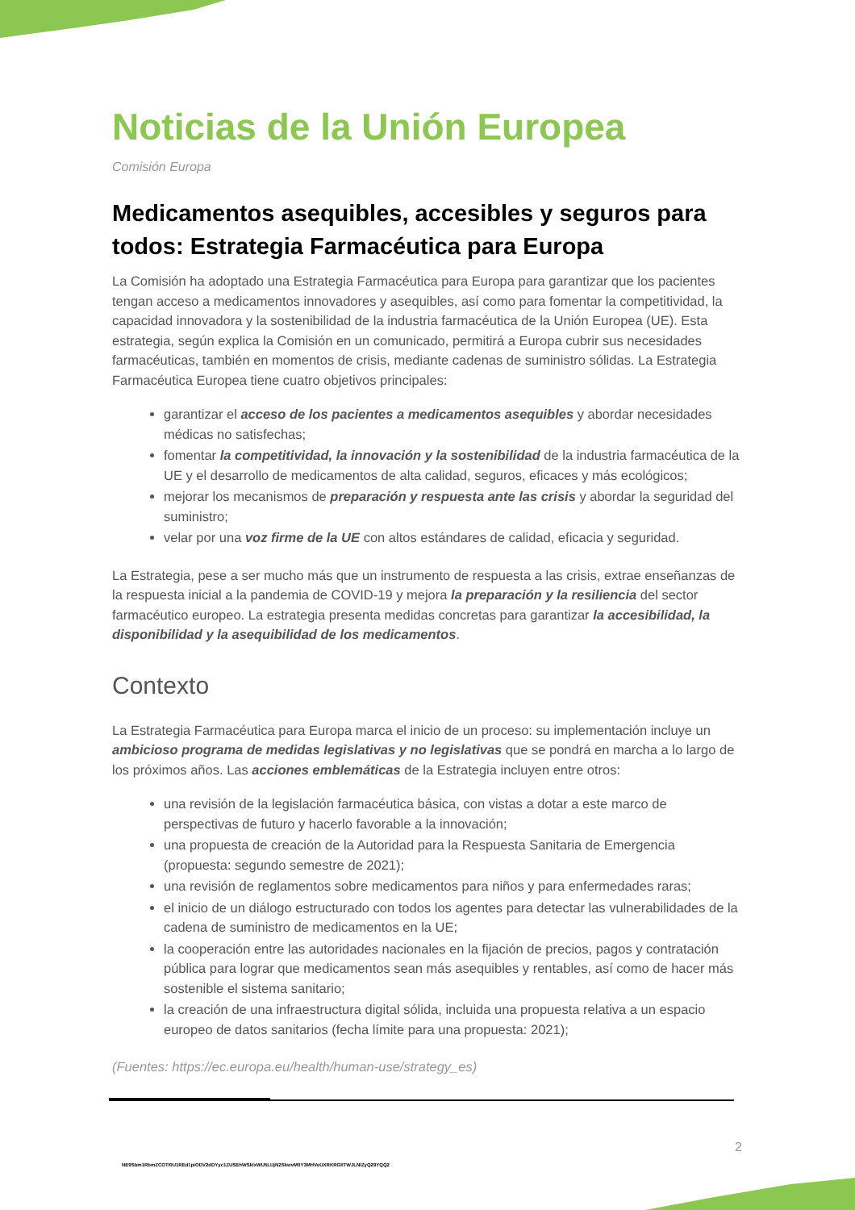Noticias de la Unión Europea
Comisión Europa
Medicamentos asequibles, accesibles y seguros para todos: Estrategia Farmacéutica para Europa
La Comisión ha adoptado una Estrategia Farmacéutica para Europa para garantizar que los pacientes tengan acceso a medicamentos innovadores y asequibles, así como para fomentar la competitividad, la capacidad innovadora y la sostenibilidad de la industria farmacéutica de la Unión Europea (UE). Esta estrategia, según explica la Comisión en un comunicado, permitirá a Europa cubrir sus necesidades farmacéuticas, también en momentos de crisis, mediante cadenas de suministro sólidas. La Estrategia Farmacéutica Europea tiene cuatro objetivos principales:
garantizar el acceso de los pacientes a medicamentos asequibles y abordar necesidades médicas no satisfechas;
fomentar la competitividad, la innovación y la sostenibilidad de la industria farmacéutica de la UE y el desarrollo de medicamentos de alta calidad, seguros, eficaces y más ecológicos;
mejorar los mecanismos de preparación y respuesta ante las crisis y abordar la seguridad del suministro;
velar por una voz firme de la UE con altos estándares de calidad, eficacia y seguridad.
La Estrategia, pese a ser mucho más que un instrumento de respuesta a las crisis, extrae enseñanzas de la respuesta inicial a la pandemia de COVID-19 y mejora la preparación y la resiliencia del sector farmacéutico europeo. La estrategia presenta medidas concretas para garantizar la accesibilidad, la disponibilidad y la asequibilidad de los medicamentos.
Contexto
La Estrategia Farmacéutica para Europa marca el inicio de un proceso: su implementación incluye un ambicioso programa de medidas legislativas y no legislativas que se pondrá en marcha a lo largo de los próximos años. Las acciones emblemáticas de la Estrategia incluyen entre otros:
una revisión de la legislación farmacéutica básica, con vistas a dotar a este marco de perspectivas de futuro y hacerlo favorable a la innovación;
una propuesta de creación de la Autoridad para la Respuesta Sanitaria de Emergencia (propuesta: segundo semestre de 2021);
una revisión de reglamentos sobre medicamentos para niños y para enfermedades raras;
el inicio de un diálogo estructurado con todos los agentes para detectar las vulnerabilidades de la cadena de suministro de medicamentos en la UE;
la cooperación entre las autoridades nacionales en la fijación de precios, pagos y contratación pública para lograr que medicamentos sean más asequibles y rentables, así como de hacer más sostenible el sistema sanitario;
la creación de una infraestructura digital sólida, incluida una propuesta relativa a un espacio europeo de datos sanitarios (fecha límite para una propuesta: 2021);
(Fuentes: https://ec.europa.eu/health/human-use/strategy_es)
2
NE9Sbm1RbmZCOTI0U1REd1piODV2dDYyc1ZUSEhWSklxWU5LUjN2SkwvM0Y3MHVoUXRKRGlITWJLNlZyQ29YQQ2